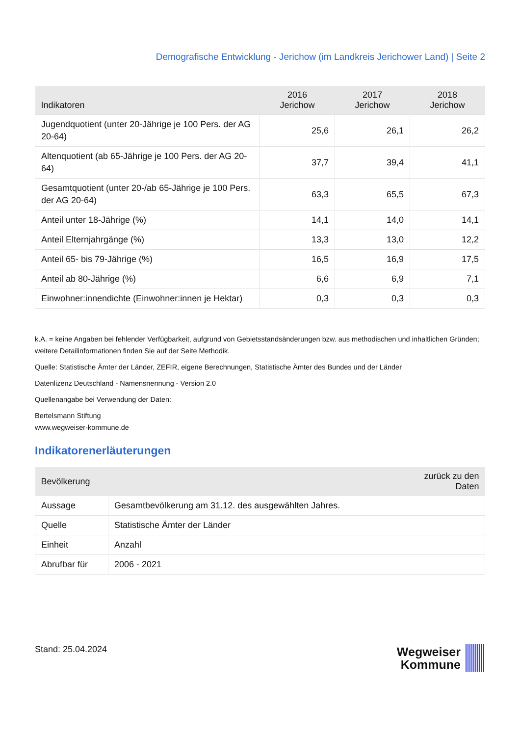Demografische Entwicklung - Jerichow (im Landkreis Jerichower Land) | Seite 2
| Indikatoren | 2016 Jerichow | 2017 Jerichow | 2018 Jerichow |
| --- | --- | --- | --- |
| Jugendquotient (unter 20-Jährige je 100 Pers. der AG 20-64) | 25,6 | 26,1 | 26,2 |
| Altenquotient (ab 65-Jährige je 100 Pers. der AG 20-64) | 37,7 | 39,4 | 41,1 |
| Gesamtquotient (unter 20-/ab 65-Jährige je 100 Pers. der AG 20-64) | 63,3 | 65,5 | 67,3 |
| Anteil unter 18-Jährige (%) | 14,1 | 14,0 | 14,1 |
| Anteil Elternjahrgänge (%) | 13,3 | 13,0 | 12,2 |
| Anteil 65- bis 79-Jährige (%) | 16,5 | 16,9 | 17,5 |
| Anteil ab 80-Jährige (%) | 6,6 | 6,9 | 7,1 |
| Einwohner:innendichte (Einwohner:innen je Hektar) | 0,3 | 0,3 | 0,3 |
k.A. = keine Angaben bei fehlender Verfügbarkeit, aufgrund von Gebietsstandsänderungen bzw. aus methodischen und inhaltlichen Gründen; weitere Detailinformationen finden Sie auf der Seite Methodik.
Quelle: Statistische Ämter der Länder, ZEFIR, eigene Berechnungen, Statistische Ämter des Bundes und der Länder
Datenlizenz Deutschland - Namensnennung - Version 2.0
Quellenangabe bei Verwendung der Daten:
Bertelsmann Stiftung
www.wegweiser-kommune.de
Indikatorenerläuterungen
| Bevölkerung | | zurück zu den Daten |
| --- | --- | --- |
| Aussage | Gesamtbevölkerung am 31.12. des ausgewählten Jahres. | |
| Quelle | Statistische Ämter der Länder | |
| Einheit | Anzahl | |
| Abrufbar für | 2006 - 2021 | |
Stand: 25.04.2024
Wegweiser
Kommune